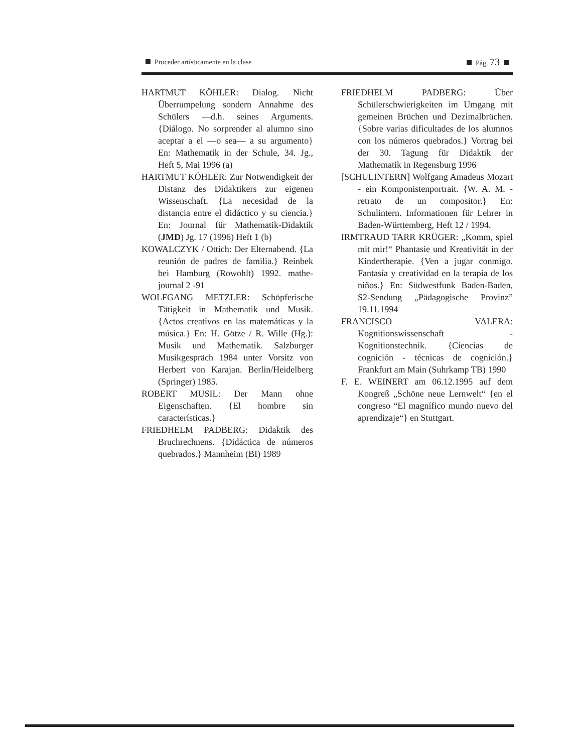Proceder artísticamente en la clase Pág. 73
HARTMUT KÖHLER: Dialog. Nicht Überrumpelung sondern Annahme des Schülers —d.h. seines Arguments. {Diálogo. No sorprender al alumno sino aceptar a el —o sea— a su argumento} En: Mathematik in der Schule, 34. Jg., Heft 5, Mai 1996 (a)
HARTMUT KÖHLER: Zur Notwendigkeit der Distanz des Didaktikers zur eigenen Wissenschaft. {La necesidad de la distancia entre el didáctico y su ciencia.} En: Journal für Mathematik-Didaktik (JMD) Jg. 17 (1996) Heft 1 (b)
KOWALCZYK / Ottich: Der Elternabend. {La reunión de padres de familia.} Reinbek bei Hamburg (Rowohlt) 1992. mathe-journal 2 -91
WOLFGANG METZLER: Schöpferische Tätigkeit in Mathematik und Musik. {Actos creativos en las matemáticas y la música.} En: H. Götze / R. Wille (Hg.): Musik und Mathematik. Salzburger Musikgespräch 1984 unter Vorsitz von Herbert von Karajan. Berlin/Heidelberg (Springer) 1985.
ROBERT MUSIL: Der Mann ohne Eigenschaften. {El hombre sin características.}
FRIEDHELM PADBERG: Didaktik des Bruchrechnens. {Didáctica de números quebrados.} Mannheim (BI) 1989
FRIEDHELM PADBERG: Über Schülerschwierigkeiten im Umgang mit gemeinen Brüchen und Dezimalbrüchen. {Sobre varias dificultades de los alumnos con los números quebrados.} Vortrag bei der 30. Tagung für Didaktik der Mathematik in Regensburg 1996
[SCHULINTERN] Wolfgang Amadeus Mozart - ein Komponistenportrait. {W. A. M. - retrato de un compositor.} En: Schulintern. Informationen für Lehrer in Baden-Württemberg, Heft 12 / 1994.
IRMTRAUD TARR KRÜGER: „Komm, spiel mit mir!“ Phantasie und Kreativität in der Kindertherapie. {Ven a jugar conmigo. Fantasía y creatividad en la terapia de los niños.} En: Südwestfunk Baden-Baden, S2-Sendung „Pädagogische Provinz” 19.11.1994
FRANCISCO VALERA: Kognitionswissenschaft - Kognitionstechnik. {Ciencias de cognición - técnicas de cognición.} Frankfurt am Main (Suhrkamp TB) 1990
F. E. WEINERT am 06.12.1995 auf dem Kongreß „Schöne neue Lernwelt“ {en el congreso “El magnífico mundo nuevo del aprendizaje“} en Stuttgart.